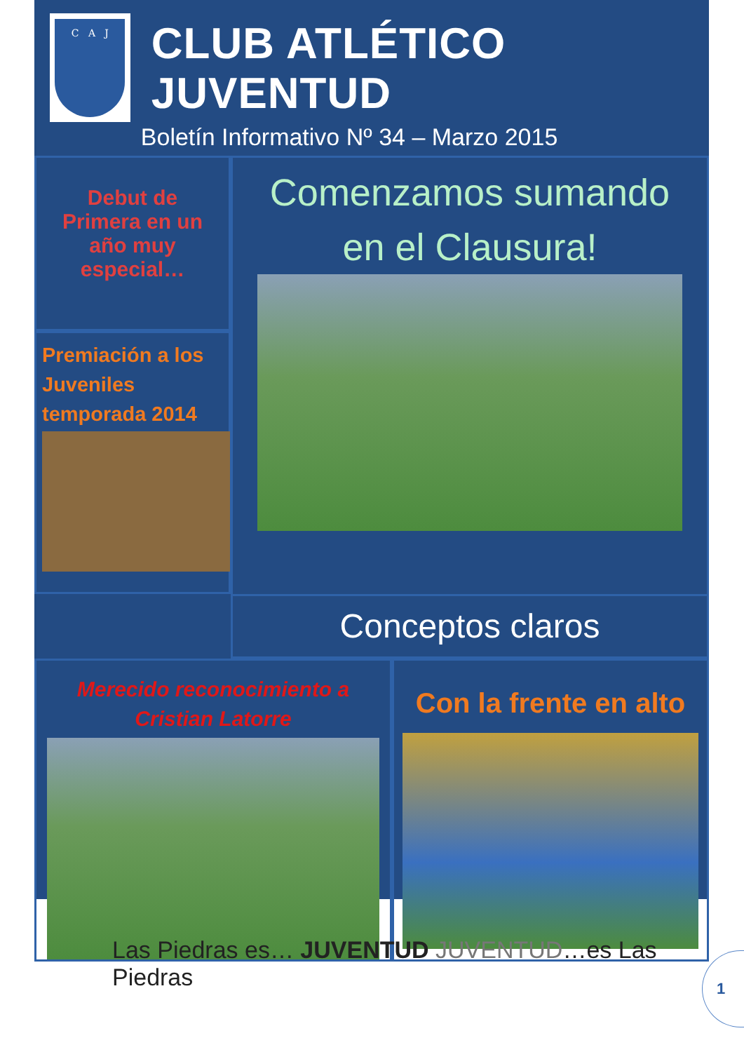C A J
CLUB ATLÉTICO JUVENTUD
Boletín Informativo Nº 34 – Marzo 2015
Debut de
Primera en un
año muy
especial…
Comenzamos sumando
en el Clausura!
Premiación a los
Juveniles
temporada 2014
Conceptos claros
Merecido reconocimiento a
Cristian Latorre
Con la frente en alto
Las Piedras es… JUVENTUD JUVENTUD…es Las Piedras
1